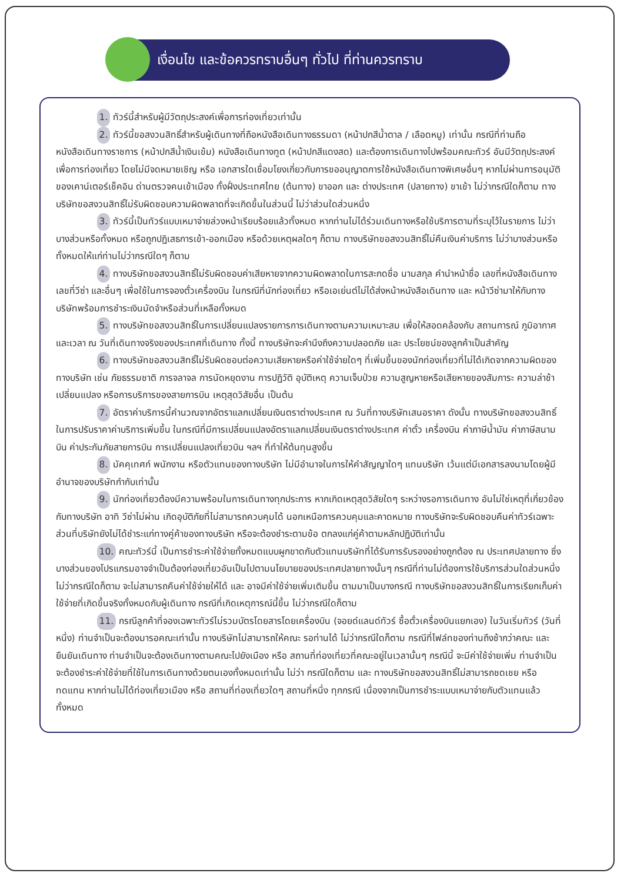เงื่อนไข และข้อควรทราบอื่นๆ ทั่วไป ที่ท่านควรทราบ
1. ทัวร์นี้สำหรับผู้มีวัตถุประสงค์เพื่อการท่องเที่ยวเท่านั้น
2. ทัวร์นี้ขอสงวนสิทธิ์สำหรับผู้เดินทางที่ถือหนังสือเดินทางธรรมดา (หน้าปกสีน้ำตาล / เลือดหมู) เท่านั้น กรณีที่ท่านถือหนังสือเดินทางราชการ (หน้าปกสีน้ำเงินเข้ม) หนังสือเดินทางทูต (หน้าปกสีแดงสด) และต้องการเดินทางไปพร้อมคณะทัวร์ อันมีวัตถุประสงค์เพื่อการท่องเที่ยว โดยไม่มีจดหมายเชิญ หรือ เอกสารใดเชื่อมโยงเกี่ยวกับการขออนุญาตการใช้หนังสือเดินทางพิเศษอื่นๆ หากไม่ผ่านการอนุมัติของเคาน์เตอร์เช็คอิน ด่านตรวจคนเข้าเมือง ทั้งฝั่งประเทศไทย (ต้นทาง) ขาออก และ ต่างประเทศ (ปลายทาง) ขาเข้า ไม่ว่ากรณีใดก็ตาม ทางบริษัทขอสงวนสิทธิ์ไม่รับผิดชอบความผิดพลาดที่จะเกิดขึ้นในส่วนนี้ ไม่ว่าส่วนใดส่วนหนึ่ง
3. ทัวร์นี้เป็นทัวร์แบบเหมาจ่ายล่วงหน้าเรียบร้อยแล้วทั้งหมด หากท่านไม่ได้ร่วมเดินทางหรือใช้บริการตามที่ระบุไว้ในรายการ ไม่ว่าบางส่วนหรือทั้งหมด หรือถูกปฏิเสธการเข้า-ออกเมือง หรือด้วยเหตุผลใดๆ ก็ตาม ทางบริษัทขอสงวนสิทธิ์ไม่คืนเงินค่าบริการ ไม่ว่าบางส่วนหรือทั้งหมดให้แก่ท่านไม่ว่ากรณีใดๆ ก็ตาม
4. ทางบริษัทขอสงวนสิทธิ์ไม่รับผิดชอบค่าเสียหายจากความผิดพลาดในการสะกดชื่อ นามสกุล คำนำหน้าชื่อ เลขที่หนังสือเดินทาง เลขที่วีซ่า และอื่นๆ เพื่อใช้ในการจองตั๋วเครื่องบิน ในกรณีที่นักท่องเที่ยว หรือเอเย่นต์ไม่ได้ส่งหน้าหนังสือเดินทาง และ หน้าวีซ่ามาให้กับทางบริษัทพร้อมการชำระเงินมัดจำหรือส่วนที่เหลือทั้งหมด
5. ทางบริษัทขอสงวนสิทธิ์ในการเปลี่ยนแปลงรายการการเดินทางตามความเหมาะสม เพื่อให้สอดคล้องกับ สถานการณ์ ภูมิอากาศ และเวลา ณ วันที่เดินทางจริงของประเทศที่เดินทาง ทั้งนี้ ทางบริษัทจะคำนึงถึงความปลอดภัย และ ประโยชน์ของลูกค้าเป็นสำคัญ
6. ทางบริษัทขอสงวนสิทธิ์ไม่รับผิดชอบต่อความเสียหายหรือค่าใช้จ่ายใดๆ ที่เพิ่มขึ้นของนักท่องเที่ยวที่ไม่ได้เกิดจากความผิดของทางบริษัท เช่น ภัยธรรมชาติ การจลาจล การนัดหยุดงาน การปฏิวัติ อุบัติเหตุ ความเจ็บป่วย ความสูญหายหรือเสียหายของสัมภาระ ความล่าช้า เปลี่ยนแปลง หรือการบริการของสายการบิน เหตุสุดวิสัยอื่น เป็นต้น
7. อัตราค่าบริการนี้คำนวณจากอัตราแลกเปลี่ยนเงินตราต่างประเทศ ณ วันที่ทางบริษัทเสนอราคา ดังนั้น ทางบริษัทขอสงวนสิทธิ์ในการปรับราคาค่าบริการเพิ่มขึ้น ในกรณีที่มีการเปลี่ยนแปลงอัตราแลกเปลี่ยนเงินตราต่างประเทศ ค่าตั๋ว เครื่องบิน ค่าภาษีน้ำมัน ค่าภาษีสนามบิน ค่าประกันภัยสายการบิน การเปลี่ยนแปลงเที่ยวบิน ฯลฯ ที่ทำให้ต้นทุนสูงขึ้น
8. มัคคุเทศก์ พนักงาน หรือตัวแทนของทางบริษัท ไม่มีอำนาจในการให้คำสัญญาใดๆ แทนบริษัท เว้นแต่มีเอกสารลงนามโดยผู้มีอำนาจของบริษัทกำกับเท่านั้น
9. นักท่องเที่ยวต้องมีความพร้อมในการเดินทางทุกประการ หากเกิดเหตุสุดวิสัยใดๆ ระหว่างรอการเดินทาง อันไม่ใช่เหตุที่เกี่ยวข้องกับทางบริษัท อาทิ วีซ่าไม่ผ่าน เกิดอุบัติภัยที่ไม่สามารถควบคุมได้ นอกเหนือการควบคุมและคาดหมาย ทางบริษัทจะรับผิดชอบคืนค่าทัวร์เฉพาะส่วนที่บริษัทยังไม่ได้ชำระแก่ทางคู่ค้าของทางบริษัท หรือจะต้องชำระตามข้อ ตกลงแก่คู่ค้าตามหลักปฏิบัติเท่านั้น
10. คณะทัวร์นี้ เป็นการชำระค่าใช้จ่ายทั้งหมดแบบผูกขาดกับตัวแทนบริษัทที่ได้รับการรับรองอย่างถูกต้อง ณ ประเทศปลายทาง ซึ่งบางส่วนของโปรแกรมอาจจำเป็นต้องท่องเที่ยวอันเป็นไปตามนโยบายของประเทศปลายทางนั้นๆ กรณีที่ท่านไม่ต้องการใช้บริการส่วนใดส่วนหนึ่ง ไม่ว่ากรณีใดก็ตาม จะไม่สามารถคืนค่าใช้จ่ายให้ได้ และ อาจมีค่าใช้จ่ายเพิ่มเติมขึ้น ตามมาเป็นบางกรณี ทางบริษัทขอสงวนสิทธิ์ในการเรียกเก็บค่าใช้จ่ายที่เกิดขึ้นจริงทั้งหมดกับผู้เดินทาง กรณีที่เกิดเหตุการณ์นี้ขึ้น ไม่ว่ากรณีใดก็ตาม
11. กรณีลูกค้าที่จองเฉพาะทัวร์ไม่รวมบัตรโดยสารโดยเครื่องบิน (จอยด์แลนด์ทัวร์ ซื้อตั๋วเครื่องบินแยกเอง) ในวันเริ่มทัวร์ (วันที่หนึ่ง) ท่านจำเป็นจะต้องมารอคณะเท่านั้น ทางบริษัทไม่สามารถให้คณะ รอท่านได้ ไม่ว่ากรณีใดก็ตาม กรณีที่ไฟล์ทของท่านถึงช้ากว่าคณะ และ ยืนยันเดินทาง ท่านจำเป็นจะต้องเดินทางตามคณะไปยังเมือง หรือ สถานที่ท่องเที่ยวที่คณะอยู่ในเวลานั้นๆ กรณีนี้ จะมีค่าใช้จ่ายเพิ่ม ท่านจำเป็นจะต้องชำระค่าใช้จ่ายที่ใช้ในการเดินทางด้วยตนเองทั้งหมดเท่านั้น ไม่ว่า กรณีใดก็ตาม และ ทางบริษัทขอสงวนสิทธิ์ไม่สามารถชดเชย หรือ ทดแทน หากท่านไม่ได้ท่องเที่ยวเมือง หรือ สถานที่ท่องเที่ยวใดๆ สถานที่หนึ่ง ทุกกรณี เนื่องจากเป็นการชำระแบบเหมาจ่ายกับตัวแทนแล้วทั้งหมด